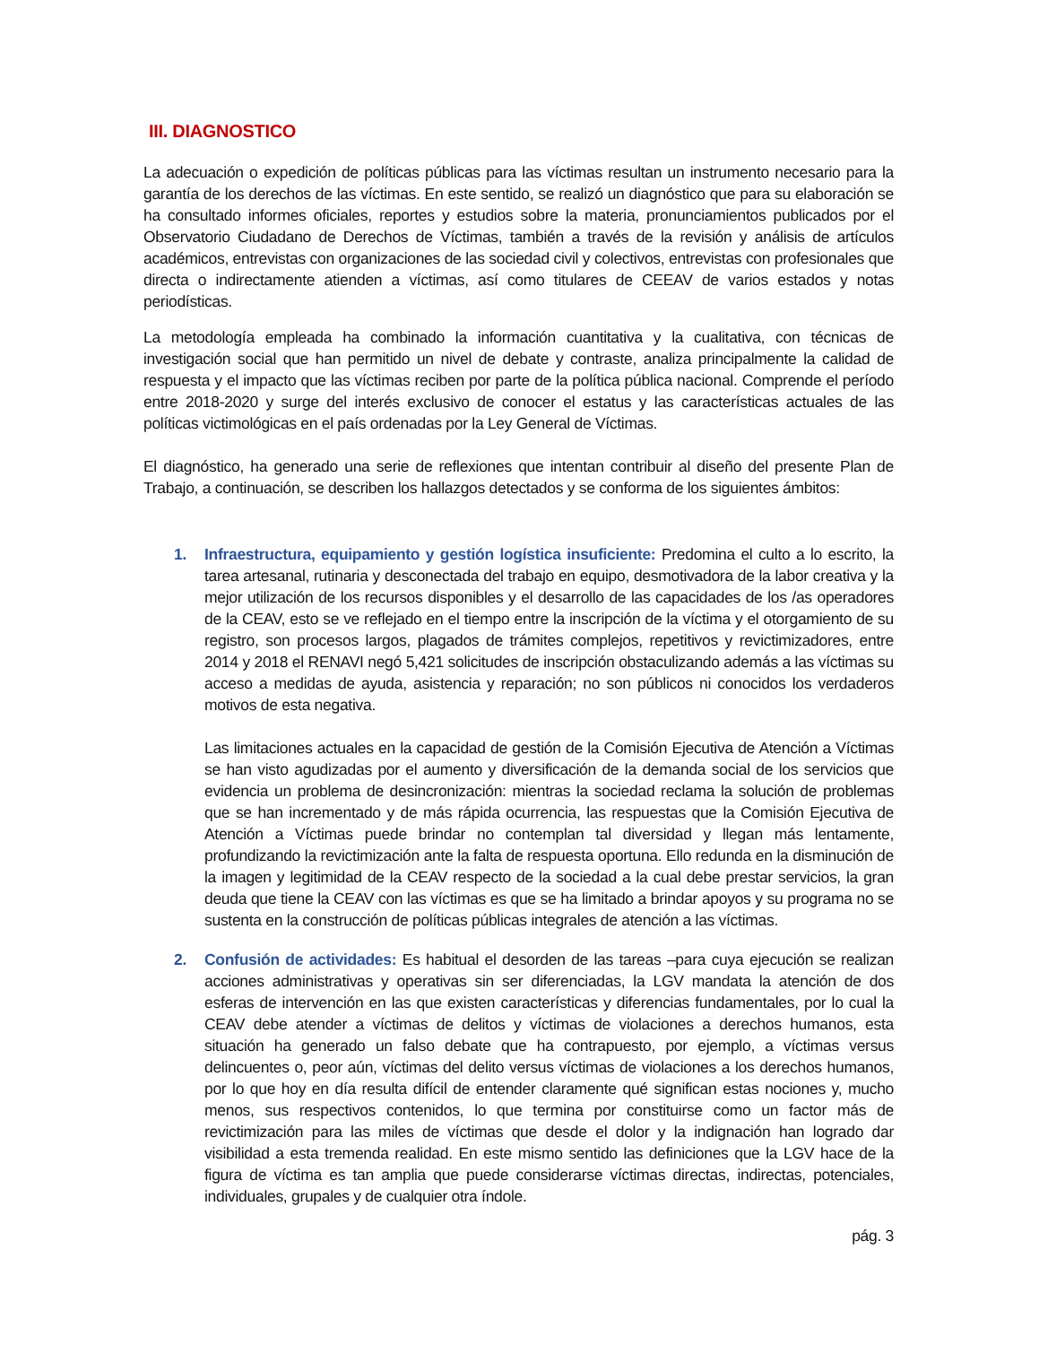III. DIAGNOSTICO
La adecuación o expedición de políticas públicas para las víctimas resultan un instrumento necesario para la garantía de los derechos de las víctimas. En este sentido, se realizó un diagnóstico que para su elaboración se ha consultado informes oficiales, reportes y estudios sobre la materia, pronunciamientos publicados por el Observatorio Ciudadano de Derechos de Víctimas, también a través de la revisión y análisis de artículos académicos, entrevistas con organizaciones de las sociedad civil y colectivos, entrevistas con profesionales que directa o indirectamente atienden a víctimas, así como titulares de CEEAV de varios estados y notas periodísticas.
La metodología empleada ha combinado la información cuantitativa y la cualitativa, con técnicas de investigación social que han permitido un nivel de debate y contraste, analiza principalmente la calidad de respuesta y el impacto que las víctimas reciben por parte de la política pública nacional. Comprende el período entre 2018-2020 y surge del interés exclusivo de conocer el estatus y las características actuales de las políticas victimológicas en el país ordenadas por la Ley General de Víctimas.
El diagnóstico, ha generado una serie de reflexiones que intentan contribuir al diseño del presente Plan de Trabajo, a continuación, se describen los hallazgos detectados y se conforma de los siguientes ámbitos:
1. Infraestructura, equipamiento y gestión logística insuficiente: Predomina el culto a lo escrito, la tarea artesanal, rutinaria y desconectada del trabajo en equipo, desmotivadora de la labor creativa y la mejor utilización de los recursos disponibles y el desarrollo de las capacidades de los /as operadores de la CEAV, esto se ve reflejado en el tiempo entre la inscripción de la víctima y el otorgamiento de su registro, son procesos largos, plagados de trámites complejos, repetitivos y revictimizadores, entre 2014 y 2018 el RENAVI negó 5,421 solicitudes de inscripción obstaculizando además a las víctimas su acceso a medidas de ayuda, asistencia y reparación; no son públicos ni conocidos los verdaderos motivos de esta negativa.
Las limitaciones actuales en la capacidad de gestión de la Comisión Ejecutiva de Atención a Víctimas se han visto agudizadas por el aumento y diversificación de la demanda social de los servicios que evidencia un problema de desincronización: mientras la sociedad reclama la solución de problemas que se han incrementado y de más rápida ocurrencia, las respuestas que la Comisión Ejecutiva de Atención a Víctimas puede brindar no contemplan tal diversidad y llegan más lentamente, profundizando la revictimización ante la falta de respuesta oportuna. Ello redunda en la disminución de la imagen y legitimidad de la CEAV respecto de la sociedad a la cual debe prestar servicios, la gran deuda que tiene la CEAV con las víctimas es que se ha limitado a brindar apoyos y su programa no se sustenta en la construcción de políticas públicas integrales de atención a las víctimas.
2. Confusión de actividades: Es habitual el desorden de las tareas –para cuya ejecución se realizan acciones administrativas y operativas sin ser diferenciadas, la LGV mandata la atención de dos esferas de intervención en las que existen características y diferencias fundamentales, por lo cual la CEAV debe atender a víctimas de delitos y víctimas de violaciones a derechos humanos, esta situación ha generado un falso debate que ha contrapuesto, por ejemplo, a víctimas versus delincuentes o, peor aún, víctimas del delito versus víctimas de violaciones a los derechos humanos, por lo que hoy en día resulta difícil de entender claramente qué significan estas nociones y, mucho menos, sus respectivos contenidos, lo que termina por constituirse como un factor más de revictimización para las miles de víctimas que desde el dolor y la indignación han logrado dar visibilidad a esta tremenda realidad. En este mismo sentido las definiciones que la LGV hace de la figura de víctima es tan amplia que puede considerarse víctimas directas, indirectas, potenciales, individuales, grupales y de cualquier otra índole.
pág. 3